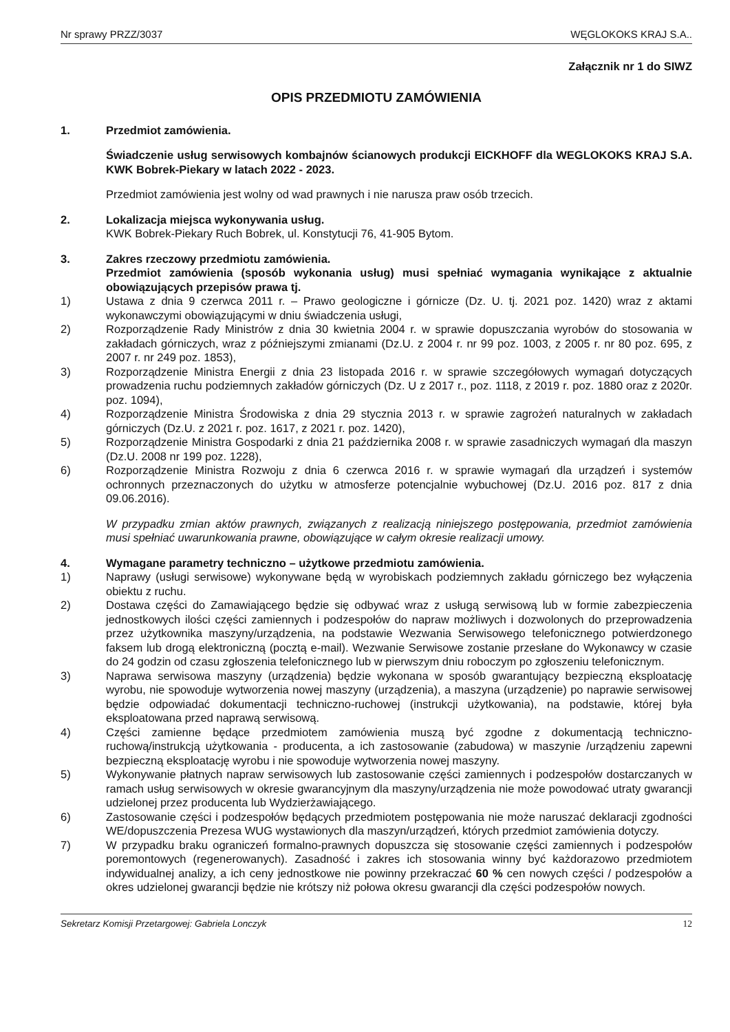Nr sprawy PRZZ/3037 WĘGLOKOKS KRAJ S.A..
Załącznik nr 1 do SIWZ
OPIS PRZEDMIOTU ZAMÓWIENIA
1. Przedmiot zamówienia.
Świadczenie usług serwisowych kombajnów ścianowych produkcji EICKHOFF dla WEGLOKOKS KRAJ S.A. KWK Bobrek-Piekary w latach 2022 - 2023.
Przedmiot zamówienia jest wolny od wad prawnych i nie narusza praw osób trzecich.
2. Lokalizacja miejsca wykonywania usług.
KWK Bobrek-Piekary Ruch Bobrek, ul. Konstytucji 76, 41-905 Bytom.
3. Zakres rzeczowy przedmiotu zamówienia.
Przedmiot zamówienia (sposób wykonania usług) musi spełniać wymagania wynikające z aktualnie obowiązujących przepisów prawa tj.
1) Ustawa z dnia 9 czerwca 2011 r. – Prawo geologiczne i górnicze (Dz. U. tj. 2021 poz. 1420) wraz z aktami wykonawczymi obowiązującymi w dniu świadczenia usługi,
2) Rozporządzenie Rady Ministrów z dnia 30 kwietnia 2004 r. w sprawie dopuszczania wyrobów do stosowania w zakładach górniczych, wraz z późniejszymi zmianami (Dz.U. z 2004 r. nr 99 poz. 1003, z 2005 r. nr 80 poz. 695, z 2007 r. nr 249 poz. 1853),
3) Rozporządzenie Ministra Energii z dnia 23 listopada 2016 r. w sprawie szczegółowych wymagań dotyczących prowadzenia ruchu podziemnych zakładów górniczych (Dz. U z 2017 r., poz. 1118, z 2019 r. poz. 1880 oraz z 2020r. poz. 1094),
4) Rozporządzenie Ministra Środowiska z dnia 29 stycznia 2013 r. w sprawie zagrożeń naturalnych w zakładach górniczych (Dz.U. z 2021 r. poz. 1617, z 2021 r. poz. 1420),
5) Rozporządzenie Ministra Gospodarki z dnia 21 października 2008 r. w sprawie zasadniczych wymagań dla maszyn (Dz.U. 2008 nr 199 poz. 1228),
6) Rozporządzenie Ministra Rozwoju z dnia 6 czerwca 2016 r. w sprawie wymagań dla urządzeń i systemów ochronnych przeznaczonych do użytku w atmosferze potencjalnie wybuchowej (Dz.U. 2016 poz. 817 z dnia 09.06.2016).
W przypadku zmian aktów prawnych, związanych z realizacją niniejszego postępowania, przedmiot zamówienia musi spełniać uwarunkowania prawne, obowiązujące w całym okresie realizacji umowy.
4. Wymagane parametry techniczno – użytkowe przedmiotu zamówienia.
1) Naprawy (usługi serwisowe) wykonywane będą w wyrobiskach podziemnych zakładu górniczego bez wyłączenia obiektu z ruchu.
2) Dostawa części do Zamawiającego będzie się odbywać wraz z usługą serwisową lub w formie zabezpieczenia jednostkowych ilości części zamiennych i podzespołów do napraw możliwych i dozwolonych do przeprowadzenia przez użytkownika maszyny/urządzenia, na podstawie Wezwania Serwisowego telefonicznego potwierdzonego faksem lub drogą elektroniczną (pocztą e-mail). Wezwanie Serwisowe zostanie przesłane do Wykonawcy w czasie do 24 godzin od czasu zgłoszenia telefonicznego lub w pierwszym dniu roboczym po zgłoszeniu telefonicznym.
3) Naprawa serwisowa maszyny (urządzenia) będzie wykonana w sposób gwarantujący bezpieczną eksploatację wyrobu, nie spowoduje wytworzenia nowej maszyny (urządzenia), a maszyna (urządzenie) po naprawie serwisowej będzie odpowiadać dokumentacji techniczno-ruchowej (instrukcji użytkowania), na podstawie, której była eksploatowana przed naprawą serwisową.
4) Części zamienne będące przedmiotem zamówienia muszą być zgodne z dokumentacją techniczno-ruchową/instrukcją użytkowania - producenta, a ich zastosowanie (zabudowa) w maszynie /urządzeniu zapewni bezpieczną eksploatację wyrobu i nie spowoduje wytworzenia nowej maszyny.
5) Wykonywanie płatnych napraw serwisowych lub zastosowanie części zamiennych i podzespołów dostarczanych w ramach usług serwisowych w okresie gwarancyjnym dla maszyny/urządzenia nie może powodować utraty gwarancji udzielonej przez producenta lub Wydzierżawiającego.
6) Zastosowanie części i podzespołów będących przedmiotem postępowania nie może naruszać deklaracji zgodności WE/dopuszczenia Prezesa WUG wystawionych dla maszyn/urządzeń, których przedmiot zamówienia dotyczy.
7) W przypadku braku ograniczeń formalno-prawnych dopuszcza się stosowanie części zamiennych i podzespołów poremontowych (regenerowanych). Zasadność i zakres ich stosowania winny być każdorazowo przedmiotem indywidualnej analizy, a ich ceny jednostkowe nie powinny przekraczać 60 % cen nowych części / podzespołów a okres udzielonej gwarancji będzie nie krótszy niż połowa okresu gwarancji dla części podzespołów nowych.
Sekretarz Komisji Przetargowej: Gabriela Lonczyk 12